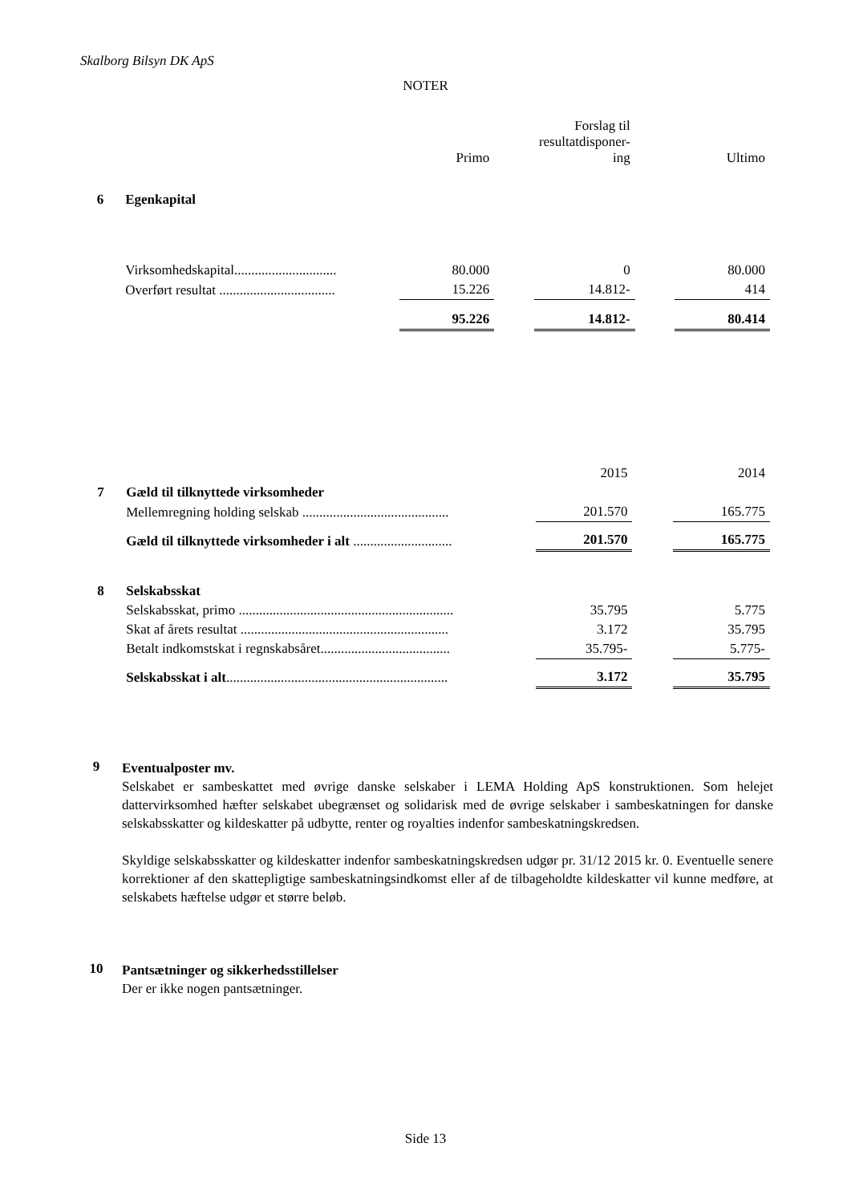Skalborg Bilsyn DK ApS
NOTER
| | | Primo | | Forslag til resultatdisponer- ing | | Ultimo |
| 6 | Egenkapital | | | | | |
| | Virksomhedskapital.............................. | 80.000 | | 0 | | 80.000 |
| | Overført resultat .................................. | 15.226 | | 14.812- | | 414 |
| | | 95.226 | | 14.812- | | 80.414 |
| | | 2015 | | 2014 |
| 7 | Gæld til tilknyttede virksomheder | | | |
| | Mellemregning holding selskab ........................................... | 201.570 | | 165.775 |
| | Gæld til tilknyttede virksomheder i alt ............................. | 201.570 | | 165.775 |
| 8 | Selskabsskat | | | |
| | Selskabsskat, primo ............................................................... | 35.795 | | 5.775 |
| | Skat af årets resultat ............................................................. | 3.172 | | 35.795 |
| | Betalt indkomstskat i regnskabsåret...................................... | 35.795- | | 5.775- |
| | Selskabsskat i alt ................................................................. | 3.172 | | 35.795 |
9
Eventualposter mv.
Selskabet er sambeskattet med øvrige danske selskaber i LEMA Holding ApS konstruktionen. Som helejet dattervirksomhed hæfter selskabet ubegrænset og solidarisk med de øvrige selskaber i sambeskatningen for danske selskabsskatter og kildeskatter på udbytte, renter og royalties indenfor sambeskatningskredsen.
Skyldige selskabsskatter og kildeskatter indenfor sambeskatningskredsen udgør pr. 31/12 2015 kr. 0. Eventuelle senere korrektioner af den skattepligtige sambeskatningsindkomst eller af de tilbageholdte kildeskatter vil kunne medføre, at selskabets hæftelse udgør et større beløb.
10
Pantsætninger og sikkerhedsstillelser
Der er ikke nogen pantsætninger.
Side 13